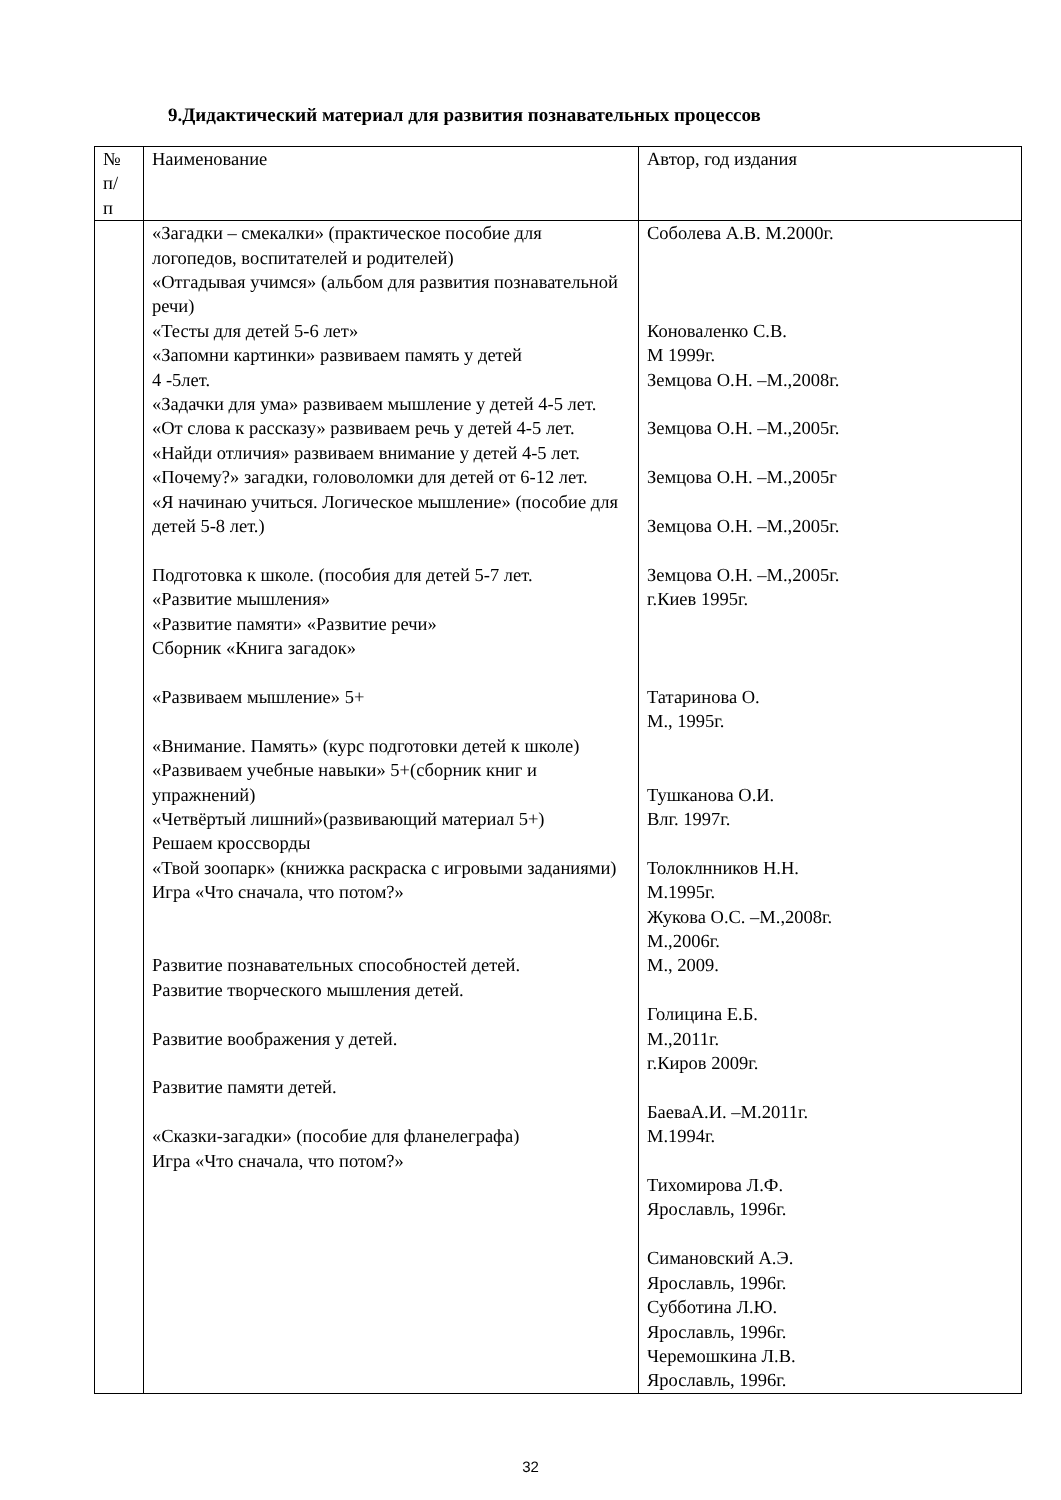9.Дидактический материал для развития познавательных процессов
| № п/ п | Наименование | Автор, год издания |
| | «Загадки – смекалки» (практическое пособие для логопедов, воспитателей и родителей) «Отгадывая учимся» (альбом для развития познавательной речи) «Тесты для детей 5-6 лет» «Запомни картинки» развиваем память у детей 4 -5лет. «Задачки для ума» развиваем мышление у детей 4-5 лет. «От слова к рассказу» развиваем речь у детей 4-5 лет. «Найди отличия» развиваем внимание у детей 4-5 лет. «Почему?» загадки, головоломки для детей от 6-12 лет. «Я начинаю учиться. Логическое мышление» (пособие для детей 5-8 лет.) Подготовка к школе. (пособия для детей 5-7 лет. «Развитие мышления» «Развитие памяти» «Развитие речи» Сборник «Книга загадок» «Развиваем мышление» 5+ «Внимание. Память» (курс подготовки детей к школе) «Развиваем учебные навыки» 5+(сборник книг и упражнений) «Четвёртый лишний»(развивающий материал 5+) Решаем кроссворды «Твой зоопарк» (книжка раскраска с игровыми заданиями) Игра «Что сначала, что потом?» Развитие познавательных способностей детей. Развитие творческого мышления детей. Развитие воображения у детей. Развитие памяти детей. «Сказки-загадки» (пособие для фланелеграфа) Игра «Что сначала, что потом?» | Соболева А.В. М.2000г. Коноваленко С.В. М 1999г. Земцова О.Н. –М.,2008г. Земцова О.Н. –М.,2005г. Земцова О.Н. –М.,2005г Земцова О.Н. –М.,2005г. Земцова О.Н. –М.,2005г. г.Киев 1995г. Татаринова О. М., 1995г. Тушканова О.И. Влг. 1997г. Толоклнников Н.Н. М.1995г. Жукова О.С. –М.,2008г. М.,2006г. М., 2009. Голицина Е.Б. М.,2011г. г.Киров 2009г. БаеваА.И. –М.2011г. М.1994г. Тихомирова Л.Ф. Ярославль, 1996г. Симановский А.Э. Ярославль, 1996г. Субботина Л.Ю. Ярославль, 1996г. Черемошкина Л.В. Ярославль, 1996г. |
32